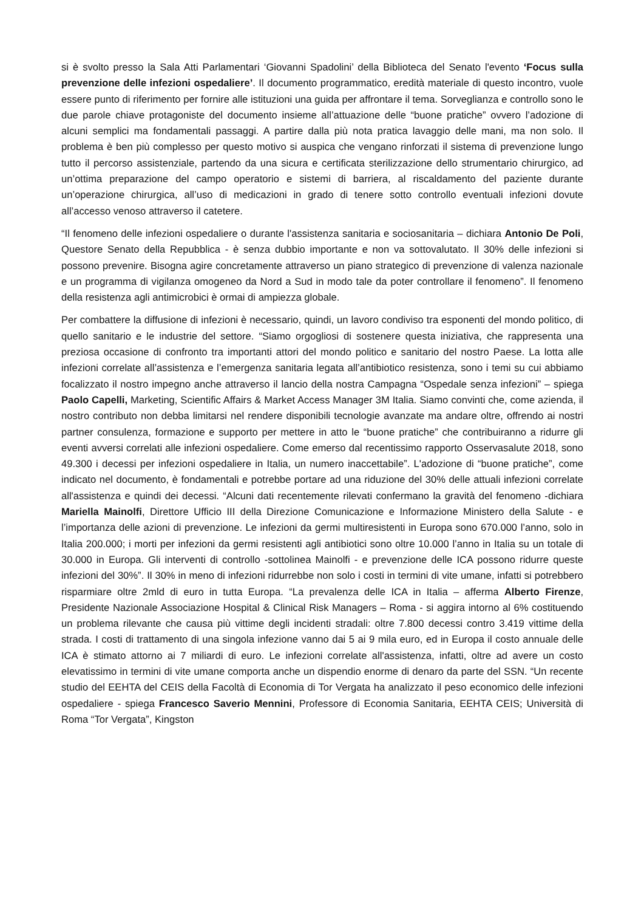si è svolto presso la Sala Atti Parlamentari ‘Giovanni Spadolini’ della Biblioteca del Senato l'evento ‘Focus sulla prevenzione delle infezioni ospedaliere’. Il documento programmatico, eredità materiale di questo incontro, vuole essere punto di riferimento per fornire alle istituzioni una guida per affrontare il tema. Sorveglianza e controllo sono le due parole chiave protagoniste del documento insieme all’attuazione delle “buone pratiche” ovvero l’adozione di alcuni semplici ma fondamentali passaggi. A partire dalla più nota pratica lavaggio delle mani, ma non solo. Il problema è ben più complesso per questo motivo si auspica che vengano rinforzati il sistema di prevenzione lungo tutto il percorso assistenziale, partendo da una sicura e certificata sterilizzazione dello strumentario chirurgico, ad un’ottima preparazione del campo operatorio e sistemi di barriera, al riscaldamento del paziente durante un’operazione chirurgica, all’uso di medicazioni in grado di tenere sotto controllo eventuali infezioni dovute all’accesso venoso attraverso il catetere.
“Il fenomeno delle infezioni ospedaliere o durante l'assistenza sanitaria e sociosanitaria – dichiara Antonio De Poli, Questore Senato della Repubblica - è senza dubbio importante e non va sottovalutato. Il 30% delle infezioni si possono prevenire. Bisogna agire concretamente attraverso un piano strategico di prevenzione di valenza nazionale e un programma di vigilanza omogeneo da Nord a Sud in modo tale da poter controllare il fenomeno”. Il fenomeno della resistenza agli antimicrobici è ormai di ampiezza globale.
Per combattere la diffusione di infezioni è necessario, quindi, un lavoro condiviso tra esponenti del mondo politico, di quello sanitario e le industrie del settore. “Siamo orgogliosi di sostenere questa iniziativa, che rappresenta una preziosa occasione di confronto tra importanti attori del mondo politico e sanitario del nostro Paese. La lotta alle infezioni correlate all’assistenza e l’emergenza sanitaria legata all’antibiotico resistenza, sono i temi su cui abbiamo focalizzato il nostro impegno anche attraverso il lancio della nostra Campagna “Ospedale senza infezioni” – spiega Paolo Capelli, Marketing, Scientific Affairs & Market Access Manager 3M Italia. Siamo convinti che, come azienda, il nostro contributo non debba limitarsi nel rendere disponibili tecnologie avanzate ma andare oltre, offrendo ai nostri partner consulenza, formazione e supporto per mettere in atto le “buone pratiche” che contribuiranno a ridurre gli eventi avversi correlati alle infezioni ospedaliere. Come emerso dal recentissimo rapporto Osservasalute 2018, sono 49.300 i decessi per infezioni ospedaliere in Italia, un numero inaccettabile”. L'adozione di “buone pratiche”, come indicato nel documento, è fondamentali e potrebbe portare ad una riduzione del 30% delle attuali infezioni correlate all'assistenza e quindi dei decessi. “Alcuni dati recentemente rilevati confermano la gravità del fenomeno -dichiara Mariella Mainolfi, Direttore Ufficio III della Direzione Comunicazione e Informazione Ministero della Salute - e l’importanza delle azioni di prevenzione. Le infezioni da germi multiresistenti in Europa sono 670.000 l’anno, solo in Italia 200.000; i morti per infezioni da germi resistenti agli antibiotici sono oltre 10.000 l’anno in Italia su un totale di 30.000 in Europa. Gli interventi di controllo -sottolinea Mainolfi - e prevenzione delle ICA possono ridurre queste infezioni del 30%”. Il 30% in meno di infezioni ridurrebbe non solo i costi in termini di vite umane, infatti si potrebbero risparmiare oltre 2mld di euro in tutta Europa. “La prevalenza delle ICA in Italia – afferma Alberto Firenze, Presidente Nazionale Associazione Hospital & Clinical Risk Managers – Roma - si aggira intorno al 6% costituendo un problema rilevante che causa più vittime degli incidenti stradali: oltre 7.800 decessi contro 3.419 vittime della strada. I costi di trattamento di una singola infezione vanno dai 5 ai 9 mila euro, ed in Europa il costo annuale delle ICA è stimato attorno ai 7 miliardi di euro. Le infezioni correlate all'assistenza, infatti, oltre ad avere un costo elevatissimo in termini di vite umane comporta anche un dispendio enorme di denaro da parte del SSN. “Un recente studio del EEHTA del CEIS della Facoltà di Economia di Tor Vergata ha analizzato il peso economico delle infezioni ospedaliere - spiega Francesco Saverio Mennini, Professore di Economia Sanitaria, EEHTA CEIS; Università di Roma “Tor Vergata”, Kingston